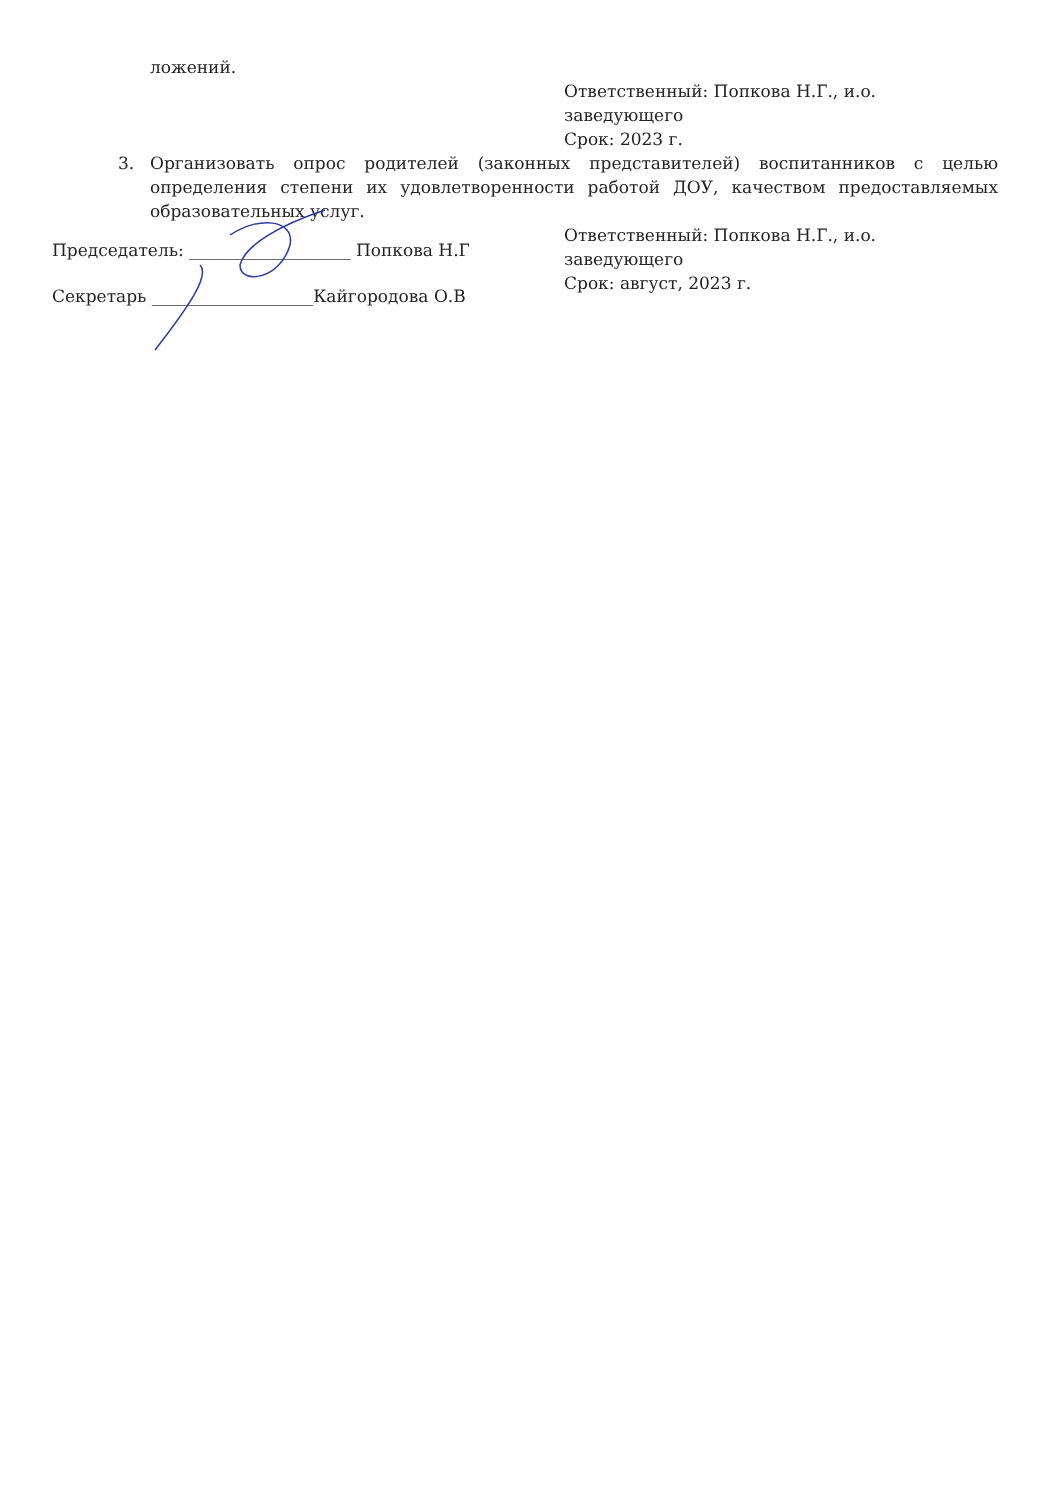ложений.
Ответственный: Попкова Н.Г., и.о. заведующего
Срок: 2023 г.
3. Организовать опрос родителей (законных представителей) воспитанников с целью определения степени их удовлетворенности работой ДОУ, качеством предоставляемых образовательных услуг.
Ответственный: Попкова Н.Г., и.о. заведующего
Срок: август, 2023 г.
Председатель: ___________________ Попкова Н.Г
Секретарь ___________________Кайгородова О.В